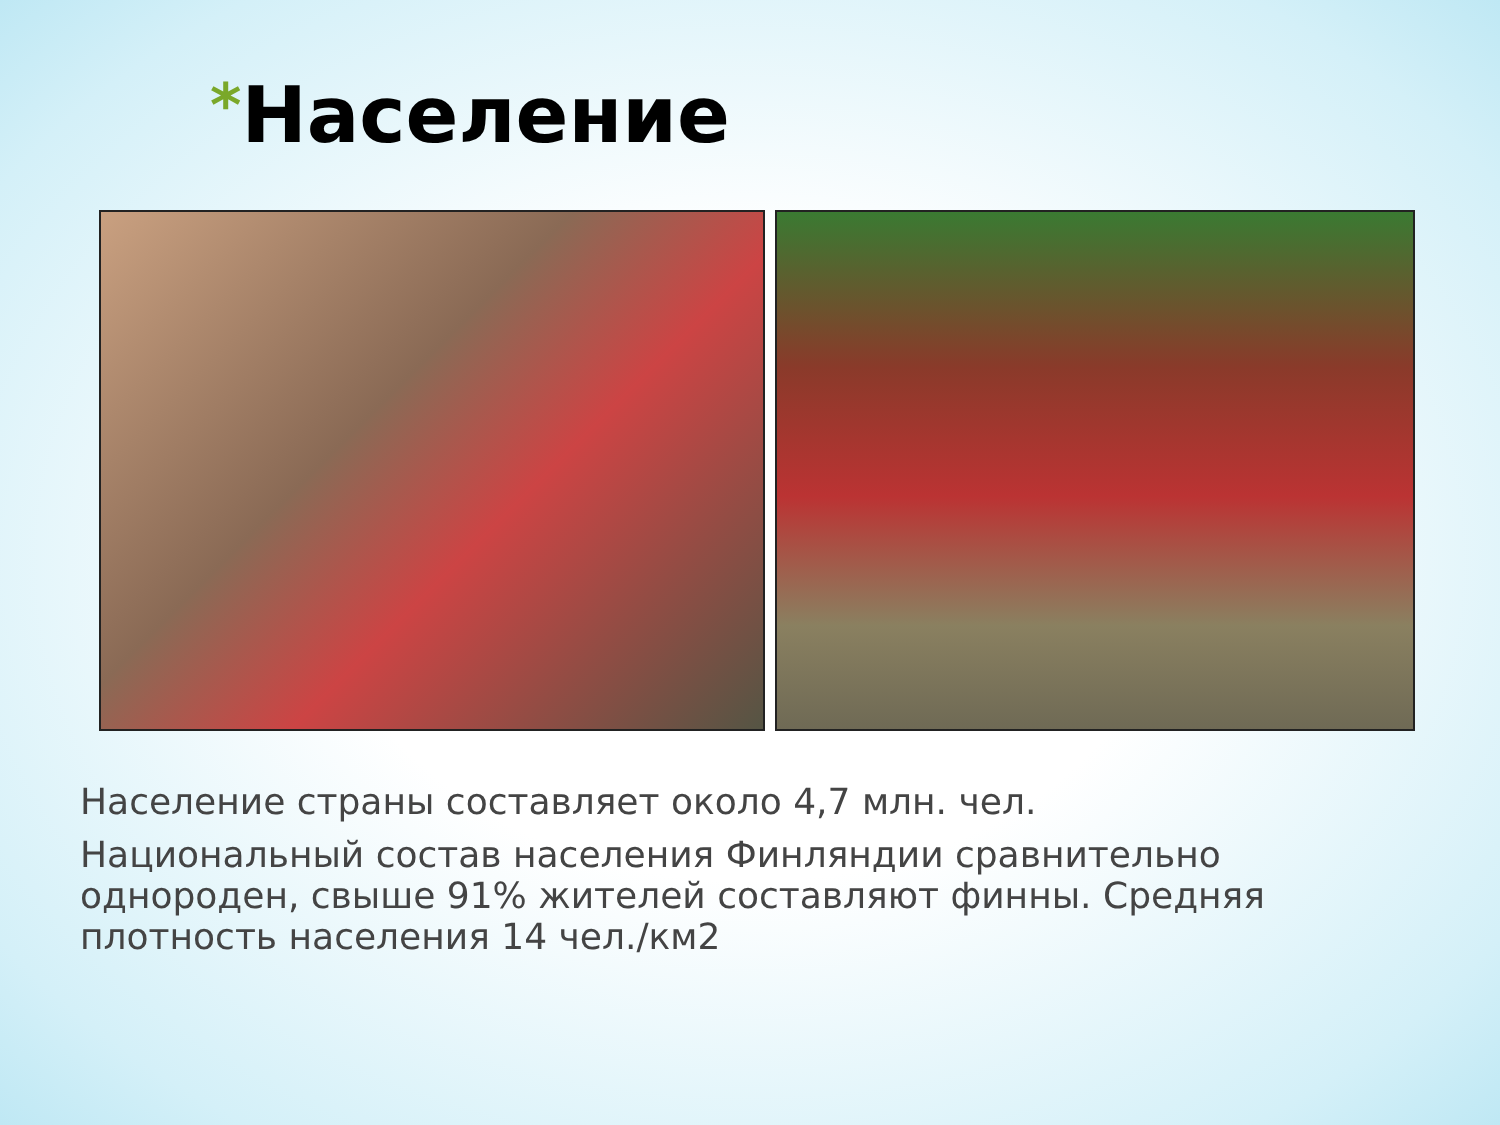*Население
Население страны составляет около 4,7 млн. чел.
Национальный состав населения Финляндии сравнительно однороден, свыше 91% жителей составляют финны. Средняя плотность населения 14 чел./км2